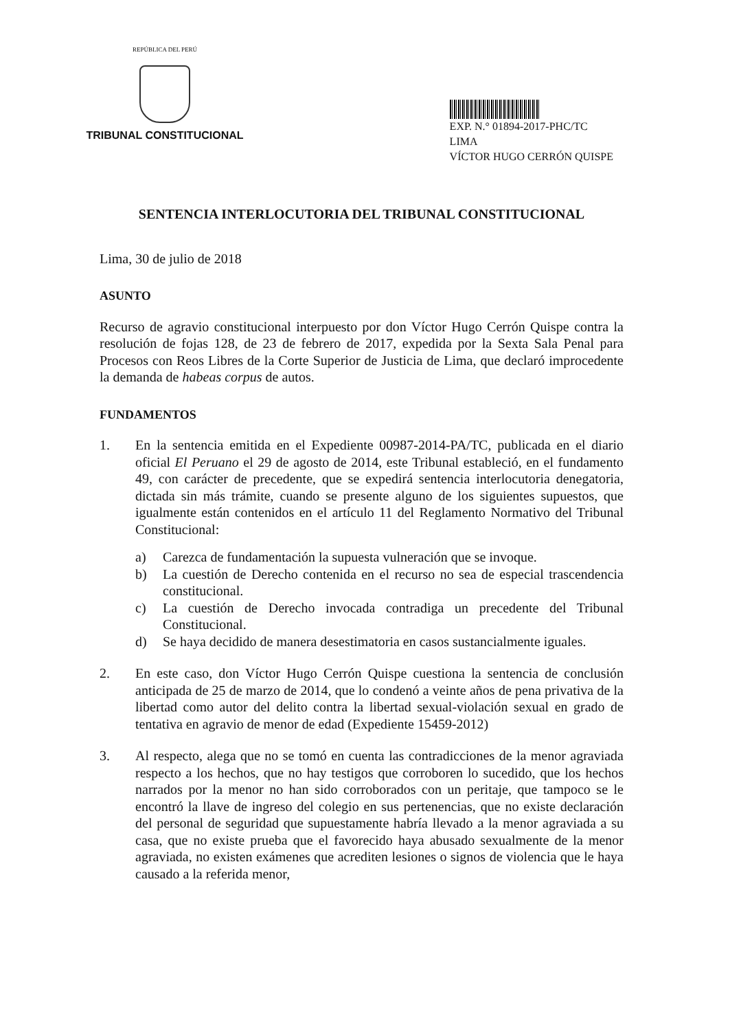REPÚBLICA DEL PERÚ
TRIBUNAL CONSTITUCIONAL
EXP. N.° 01894-2017-PHC/TC
LIMA
VÍCTOR HUGO CERRÓN QUISPE
SENTENCIA INTERLOCUTORIA DEL TRIBUNAL CONSTITUCIONAL
Lima, 30 de julio de 2018
ASUNTO
Recurso de agravio constitucional interpuesto por don Víctor Hugo Cerrón Quispe contra la resolución de fojas 128, de 23 de febrero de 2017, expedida por la Sexta Sala Penal para Procesos con Reos Libres de la Corte Superior de Justicia de Lima, que declaró improcedente la demanda de habeas corpus de autos.
FUNDAMENTOS
1. En la sentencia emitida en el Expediente 00987-2014-PA/TC, publicada en el diario oficial El Peruano el 29 de agosto de 2014, este Tribunal estableció, en el fundamento 49, con carácter de precedente, que se expedirá sentencia interlocutoria denegatoria, dictada sin más trámite, cuando se presente alguno de los siguientes supuestos, que igualmente están contenidos en el artículo 11 del Reglamento Normativo del Tribunal Constitucional:
a) Carezca de fundamentación la supuesta vulneración que se invoque.
b) La cuestión de Derecho contenida en el recurso no sea de especial trascendencia constitucional.
c) La cuestión de Derecho invocada contradiga un precedente del Tribunal Constitucional.
d) Se haya decidido de manera desestimatoria en casos sustancialmente iguales.
2. En este caso, don Víctor Hugo Cerrón Quispe cuestiona la sentencia de conclusión anticipada de 25 de marzo de 2014, que lo condenó a veinte años de pena privativa de la libertad como autor del delito contra la libertad sexual-violación sexual en grado de tentativa en agravio de menor de edad (Expediente 15459-2012)
3. Al respecto, alega que no se tomó en cuenta las contradicciones de la menor agraviada respecto a los hechos, que no hay testigos que corroboren lo sucedido, que los hechos narrados por la menor no han sido corroborados con un peritaje, que tampoco se le encontró la llave de ingreso del colegio en sus pertenencias, que no existe declaración del personal de seguridad que supuestamente habría llevado a la menor agraviada a su casa, que no existe prueba que el favorecido haya abusado sexualmente de la menor agraviada, no existen exámenes que acrediten lesiones o signos de violencia que le haya causado a la referida menor,